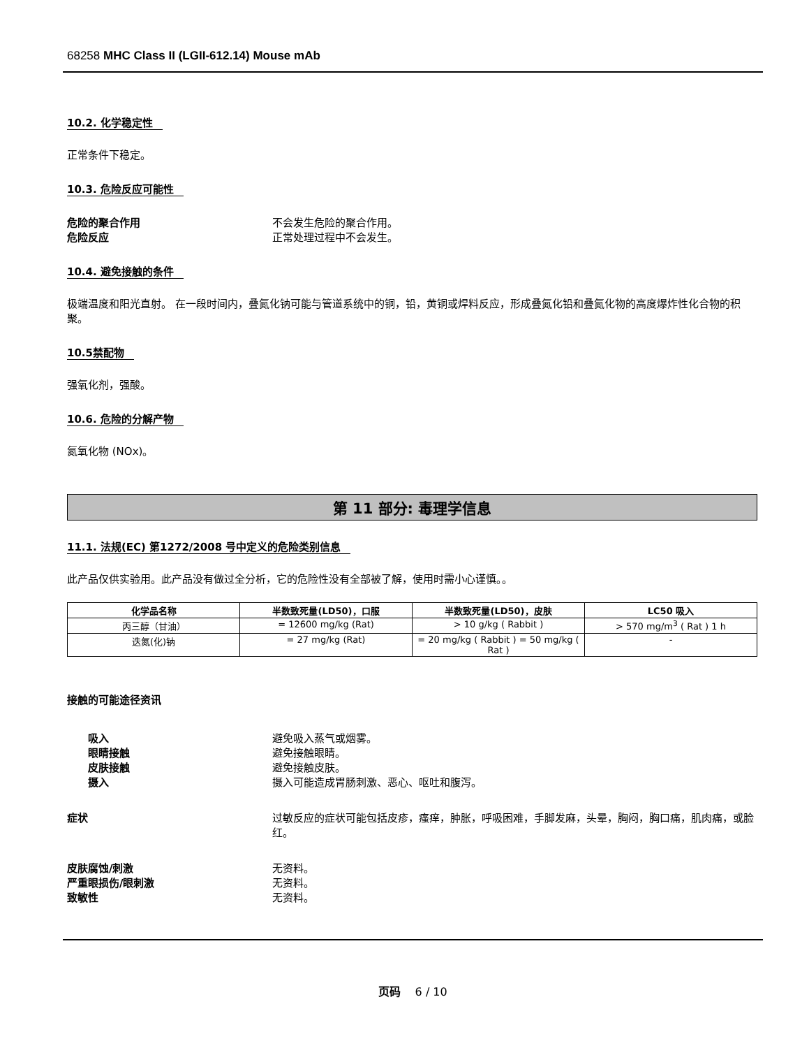68258 MHC Class II (LGII-612.14) Mouse mAb
10.2. 化学稳定性
正常条件下稳定。
10.3. 危险反应可能性
危险的聚合作用 不会发生危险的聚合作用。
危险反应 正常处理过程中不会发生。
10.4. 避免接触的条件
极端温度和阳光直射。 在一段时间内，叠氮化钠可能与管道系统中的铜，铅，黄铜或焊料反应，形成叠氮化铅和叠氮化物的高度爆炸性化合物的积聚。
10.5禁配物
强氧化剂，强酸。
10.6. 危险的分解产物
氮氧化物 (NOx)。
第 11 部分: 毒理学信息
11.1. 法规(EC) 第1272/2008 号中定义的危险类别信息
此产品仅供实验用。此产品没有做过全分析，它的危险性没有全部被了解，使用时需小心谨慎。。
| 化学品名称 | 半数致死量(LD50)，口服 | 半数致死量(LD50)，皮肤 | LC50 吸入 |
| --- | --- | --- | --- |
| 丙三醇（甘油） | = 12600 mg/kg (Rat) | > 10 g/kg ( Rabbit ) | > 570 mg/m<sup>3</sup> ( Rat ) 1 h |
| 迭氮(化)钠 | = 27 mg/kg (Rat) | = 20 mg/kg ( Rabbit ) = 50 mg/kg ( Rat ) | - |
接触的可能途径资讯
吸入 避免吸入蒸气或烟雾。
眼睛接触 避免接触眼睛。
皮肤接触 避免接触皮肤。
摄入 摄入可能造成胃肠刺激、恶心、呕吐和腹泻。
症状 过敏反应的症状可能包括皮疹，瘙痒，肿胀，呼吸困难，手脚发麻，头晕，胸闷，胸口痛，肌肉痛，或脸红。
皮肤腐蚀/刺激 无资料。
严重眼损伤/眼刺激 无资料。
致敏性 无资料。
页码 6 / 10